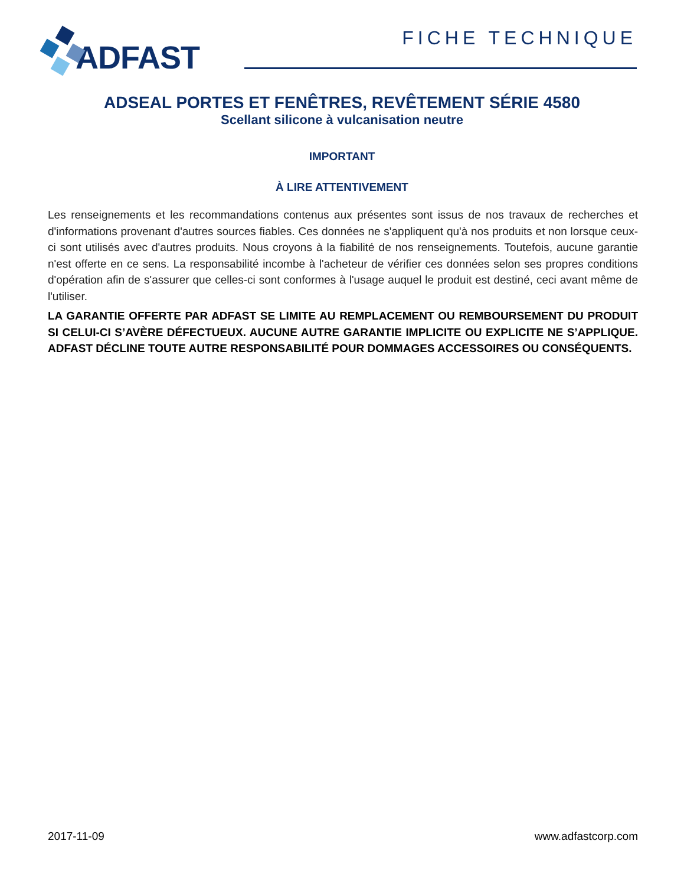ADFAST
FICHE TECHNIQUE
ADSEAL PORTES ET FENÊTRES, REVÊTEMENT SÉRIE 4580
Scellant silicone à vulcanisation neutre
IMPORTANT
À LIRE ATTENTIVEMENT
Les renseignements et les recommandations contenus aux présentes sont issus de nos travaux de recherches et d'informations provenant d'autres sources fiables. Ces données ne s'appliquent qu'à nos produits et non lorsque ceux-ci sont utilisés avec d'autres produits. Nous croyons à la fiabilité de nos renseignements. Toutefois, aucune garantie n'est offerte en ce sens. La responsabilité incombe à l'acheteur de vérifier ces données selon ses propres conditions d'opération afin de s'assurer que celles-ci sont conformes à l'usage auquel le produit est destiné, ceci avant même de l'utiliser.
LA GARANTIE OFFERTE PAR ADFAST SE LIMITE AU REMPLACEMENT OU REMBOURSEMENT DU PRODUIT SI CELUI-CI S’AVÈRE DÉFECTUEUX. AUCUNE AUTRE GARANTIE IMPLICITE OU EXPLICITE NE S’APPLIQUE. ADFAST DÉCLINE TOUTE AUTRE RESPONSABILITÉ POUR DOMMAGES ACCESSOIRES OU CONSÉQUENTS.
2017-11-09 www.adfastcorp.com